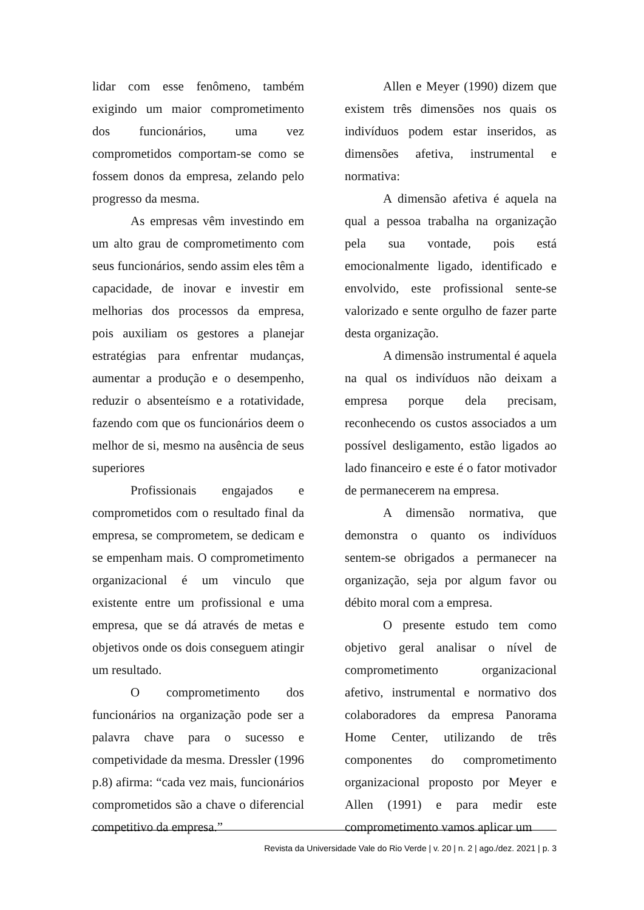lidar com esse fenômeno, também exigindo um maior comprometimento dos funcionários, uma vez comprometidos comportam-se como se fossem donos da empresa, zelando pelo progresso da mesma.
As empresas vêm investindo em um alto grau de comprometimento com seus funcionários, sendo assim eles têm a capacidade, de inovar e investir em melhorias dos processos da empresa, pois auxiliam os gestores a planejar estratégias para enfrentar mudanças, aumentar a produção e o desempenho, reduzir o absenteísmo e a rotatividade, fazendo com que os funcionários deem o melhor de si, mesmo na ausência de seus superiores
Profissionais engajados e comprometidos com o resultado final da empresa, se comprometem, se dedicam e se empenham mais. O comprometimento organizacional é um vinculo que existente entre um profissional e uma empresa, que se dá através de metas e objetivos onde os dois conseguem atingir um resultado.
O comprometimento dos funcionários na organização pode ser a palavra chave para o sucesso e competividade da mesma. Dressler (1996 p.8) afirma: “cada vez mais, funcionários comprometidos são a chave o diferencial competitivo da empresa.”
Allen e Meyer (1990) dizem que existem três dimensões nos quais os indivíduos podem estar inseridos, as dimensões afetiva, instrumental e normativa:
A dimensão afetiva é aquela na qual a pessoa trabalha na organização pela sua vontade, pois está emocionalmente ligado, identificado e envolvido, este profissional sente-se valorizado e sente orgulho de fazer parte desta organização.
A dimensão instrumental é aquela na qual os indivíduos não deixam a empresa porque dela precisam, reconhecendo os custos associados a um possível desligamento, estão ligados ao lado financeiro e este é o fator motivador de permanecerem na empresa.
A dimensão normativa, que demonstra o quanto os indivíduos sentem-se obrigados a permanecer na organização, seja por algum favor ou débito moral com a empresa.
O presente estudo tem como objetivo geral analisar o nível de comprometimento organizacional afetivo, instrumental e normativo dos colaboradores da empresa Panorama Home Center, utilizando de três componentes do comprometimento organizacional proposto por Meyer e Allen (1991) e para medir este comprometimento vamos aplicar um
Revista da Universidade Vale do Rio Verde | v. 20 | n. 2 | ago./dez. 2021 | p. 3